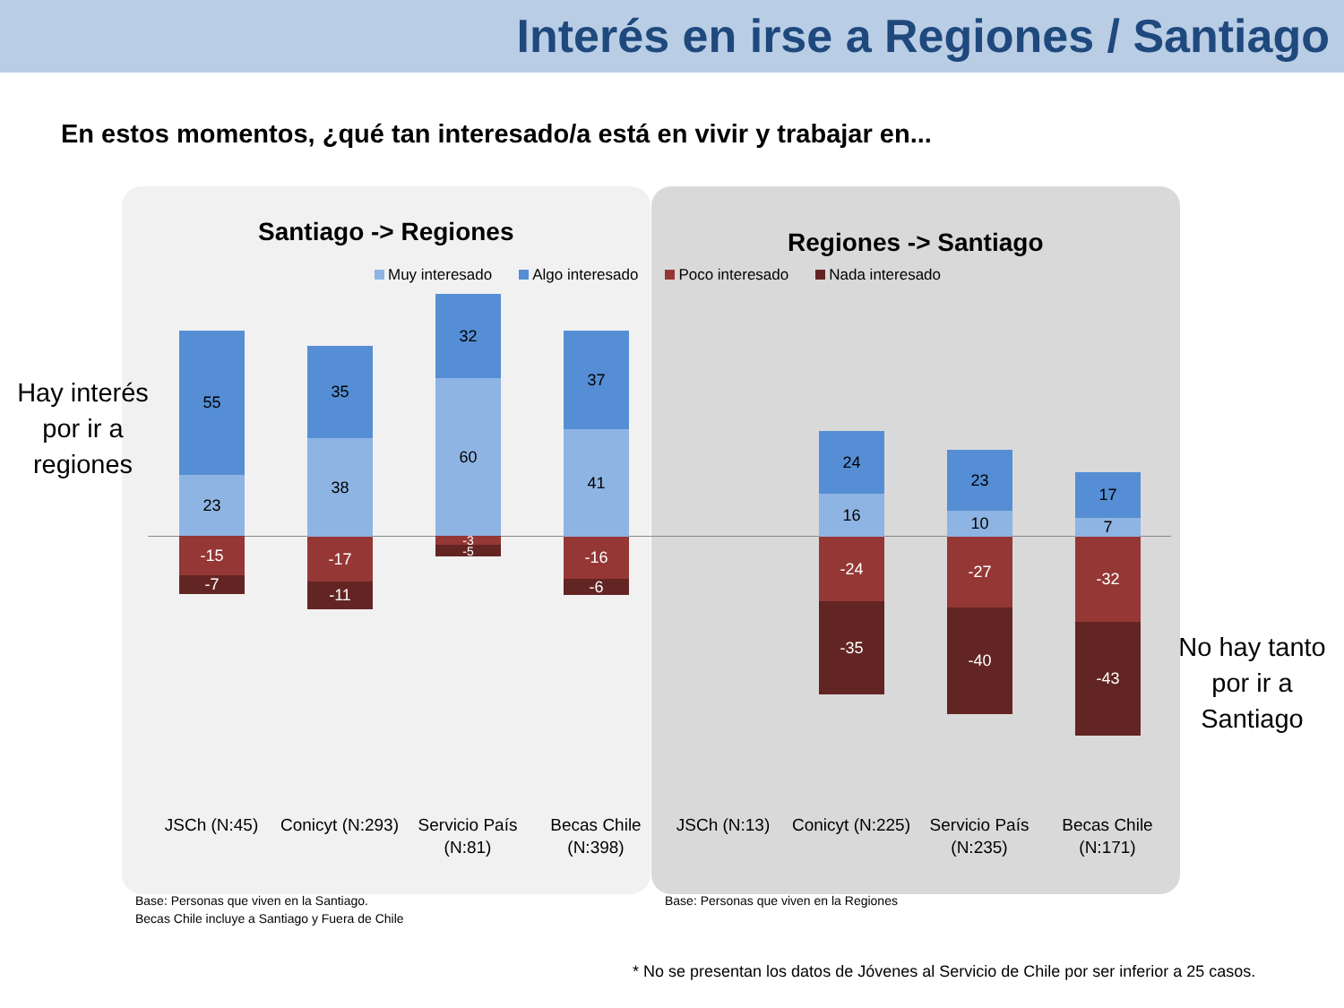Interés en irse a Regiones / Santiago
En estos momentos, ¿qué tan interesado/a está en vivir y trabajar en...
Santiago -> Regiones Regiones -> Santiago
Muy interesado Algo interesado Poco interesado Nada interesado
Hay interés por ir a regiones
No hay tanto por ir a Santiago
55
23
-15
-7
35
38
-17
-11
32
60
-3
-5
37
41
-16
-6
24
16
-24
-35
23
10
-27
-40
17
7
-32
-43
JSCh (N:45)
Conicyt (N:293)
Servicio País (N:81)
Becas Chile (N:398)
JSCh (N:13)
Conicyt (N:225)
Servicio País (N:235)
Becas Chile (N:171)
Base: Personas que viven en la Santiago.
Becas Chile incluye a Santiago y Fuera de Chile
Base: Personas que viven en la Regiones
* No se presentan los datos de Jóvenes al Servicio de Chile por ser inferior a 25 casos.